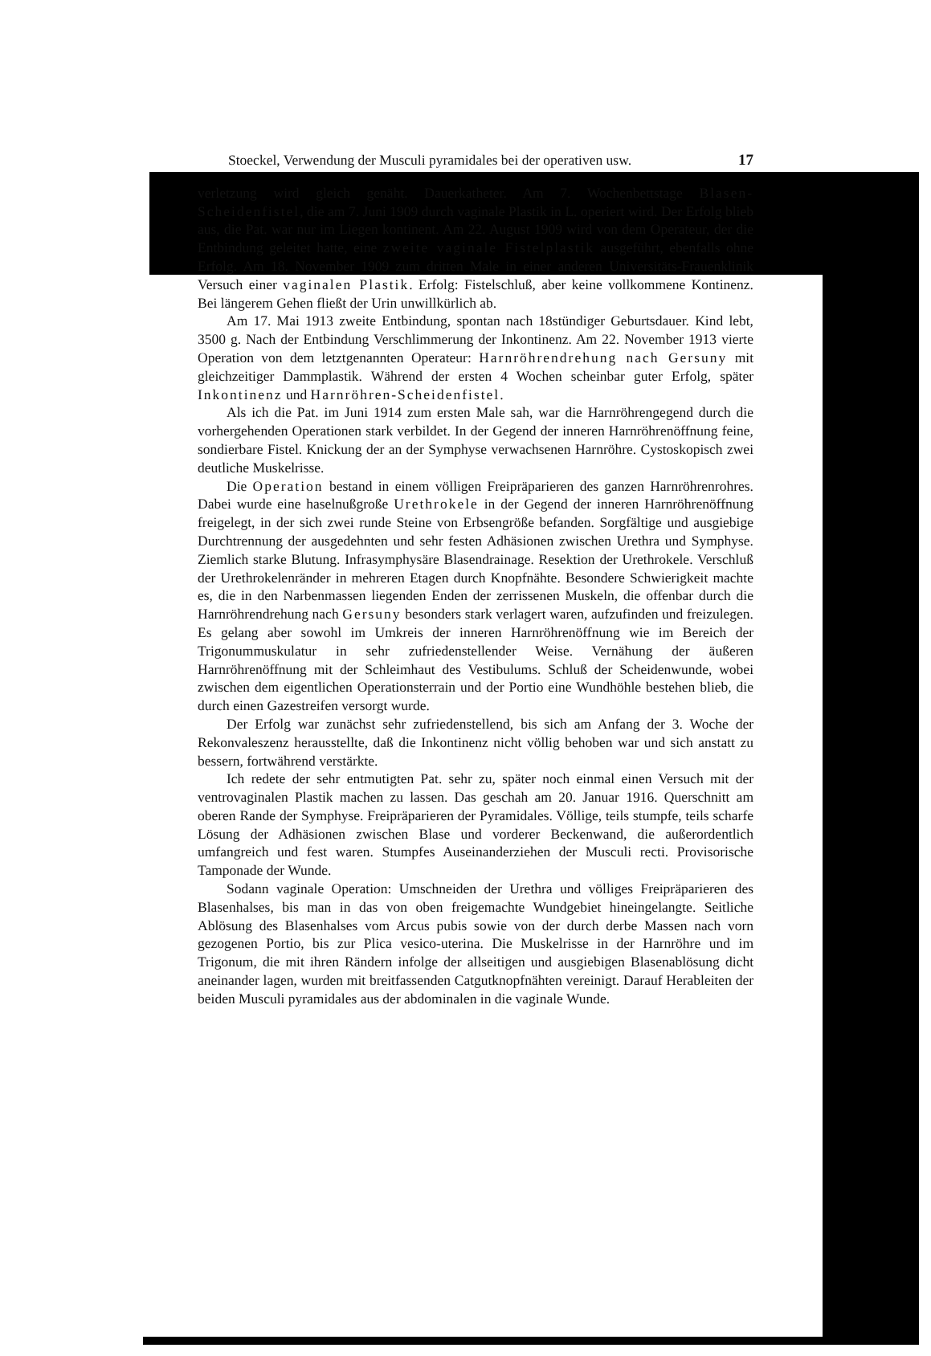Stoeckel, Verwendung der Musculi pyramidales bei der operativen usw. 17
verletzung wird gleich genäht. Dauerkatheter. Am 7. Wochenbettstage Blasen-Scheidenfistel, die am 7. Juni 1909 durch vaginale Plastik in L. operiert wird. Der Erfolg blieb aus, die Pat. war nur im Liegen kontinent. Am 22. August 1909 wird von dem Operateur, der die Entbindung geleitet hatte, eine zweite vaginale Fistelplastik ausgeführt, ebenfalls ohne Erfolg. Am 18. November 1909 zum dritten Male in einer anderen Universitäts-Frauenklinik Versuch einer vaginalen Plastik. Erfolg: Fistelschluß, aber keine vollkommene Kontinenz. Bei längerem Gehen fließt der Urin unwillkürlich ab.
Am 17. Mai 1913 zweite Entbindung, spontan nach 18stündiger Geburtsdauer. Kind lebt, 3500 g. Nach der Entbindung Verschlimmerung der Inkontinenz. Am 22. November 1913 vierte Operation von dem letztgenannten Operateur: Harnröhrendrehung nach Gersuny mit gleichzeitiger Dammplastik. Während der ersten 4 Wochen scheinbar guter Erfolg, später Inkontinenz und Harnröhren-Scheidenfistel.
Als ich die Pat. im Juni 1914 zum ersten Male sah, war die Harnröhrengegend durch die vorhergehenden Operationen stark verbildet. In der Gegend der inneren Harnröhrenöffnung feine, sondierbare Fistel. Knickung der an der Symphyse verwachsenen Harnröhre. Cystoskopisch zwei deutliche Muskelrisse.
Die Operation bestand in einem völligen Freipräparieren des ganzen Harnröhrenrohres. Dabei wurde eine haselnußgroße Urethrokele in der Gegend der inneren Harnröhrenöffnung freigelegt, in der sich zwei runde Steine von Erbsengröße befanden. Sorgfältige und ausgiebige Durchtrennung der ausgedehnten und sehr festen Adhäsionen zwischen Urethra und Symphyse. Ziemlich starke Blutung. Infrasymphysäre Blasendrainage. Resektion der Urethrokele. Verschluß der Urethrokelenränder in mehreren Etagen durch Knopfnähte. Besondere Schwierigkeit machte es, die in den Narbenmassen liegenden Enden der zerrissenen Muskeln, die offenbar durch die Harnröhrendrehung nach Gersuny besonders stark verlagert waren, aufzufinden und freizulegen. Es gelang aber sowohl im Umkreis der inneren Harnröhrenöffnung wie im Bereich der Trigonummuskulatur in sehr zufriedenstellender Weise. Vernähung der äußeren Harnröhrenöffnung mit der Schleimhaut des Vestibulums. Schluß der Scheidenwunde, wobei zwischen dem eigentlichen Operationsterrain und der Portio eine Wundhöhle bestehen blieb, die durch einen Gazestreifen versorgt wurde.
Der Erfolg war zunächst sehr zufriedenstellend, bis sich am Anfang der 3. Woche der Rekonvaleszenz herausstellte, daß die Inkontinenz nicht völlig behoben war und sich anstatt zu bessern, fortwährend verstärkte.
Ich redete der sehr entmutigten Pat. sehr zu, später noch einmal einen Versuch mit der ventrovaginalen Plastik machen zu lassen. Das geschah am 20. Januar 1916. Querschnitt am oberen Rande der Symphyse. Freipräparieren der Pyramidales. Völlige, teils stumpfe, teils scharfe Lösung der Adhäsionen zwischen Blase und vorderer Beckenwand, die außerordentlich umfangreich und fest waren. Stumpfes Auseinanderziehen der Musculi recti. Provisorische Tamponade der Wunde.
Sodann vaginale Operation: Umschneiden der Urethra und völliges Freipräparieren des Blasenhalses, bis man in das von oben freigemachte Wundgebiet hineingelangte. Seitliche Ablösung des Blasenhalses vom Arcus pubis sowie von der durch derbe Massen nach vorn gezogenen Portio, bis zur Plica vesico-uterina. Die Muskelrisse in der Harnröhre und im Trigonum, die mit ihren Rändern infolge der allseitigen und ausgiebigen Blasenablösung dicht aneinander lagen, wurden mit breitfassenden Catgutknopfnähten vereinigt. Darauf Herableiten der beiden Musculi pyramidales aus der abdominalen in die vaginale Wunde.